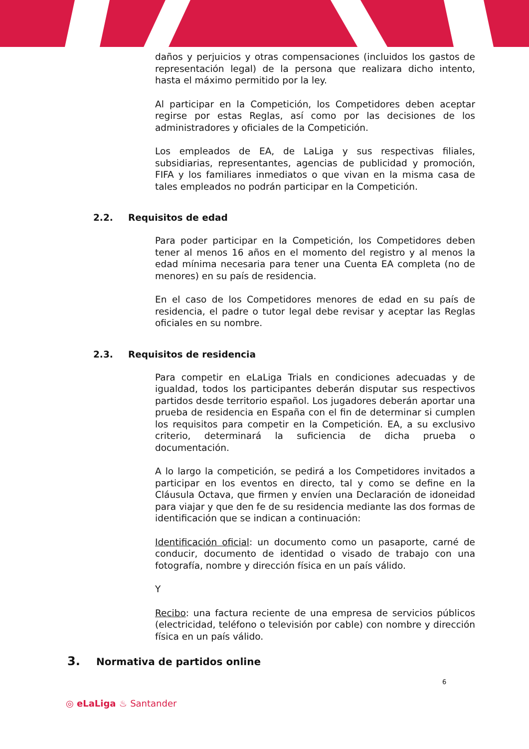daños y perjuicios y otras compensaciones (incluidos los gastos de representación legal) de la persona que realizara dicho intento, hasta el máximo permitido por la ley.
Al participar en la Competición, los Competidores deben aceptar regirse por estas Reglas, así como por las decisiones de los administradores y oficiales de la Competición.
Los empleados de EA, de LaLiga y sus respectivas filiales, subsidiarias, representantes, agencias de publicidad y promoción, FIFA y los familiares inmediatos o que vivan en la misma casa de tales empleados no podrán participar en la Competición.
2.2. Requisitos de edad
Para poder participar en la Competición, los Competidores deben tener al menos 16 años en el momento del registro y al menos la edad mínima necesaria para tener una Cuenta EA completa (no de menores) en su país de residencia.
En el caso de los Competidores menores de edad en su país de residencia, el padre o tutor legal debe revisar y aceptar las Reglas oficiales en su nombre.
2.3. Requisitos de residencia
Para competir en eLaLiga Trials en condiciones adecuadas y de igualdad, todos los participantes deberán disputar sus respectivos partidos desde territorio español. Los jugadores deberán aportar una prueba de residencia en España con el fin de determinar si cumplen los requisitos para competir en la Competición. EA, a su exclusivo criterio, determinará la suficiencia de dicha prueba o documentación.
A lo largo la competición, se pedirá a los Competidores invitados a participar en los eventos en directo, tal y como se define en la Cláusula Octava, que firmen y envíen una Declaración de idoneidad para viajar y que den fe de su residencia mediante las dos formas de identificación que se indican a continuación:
Identificación oficial: un documento como un pasaporte, carné de conducir, documento de identidad o visado de trabajo con una fotografía, nombre y dirección física en un país válido.
Y
Recibo: una factura reciente de una empresa de servicios públicos (electricidad, teléfono o televisión por cable) con nombre y dirección física en un país válido.
3. Normativa de partidos online
6
◎ eLaLiga ♨ Santander